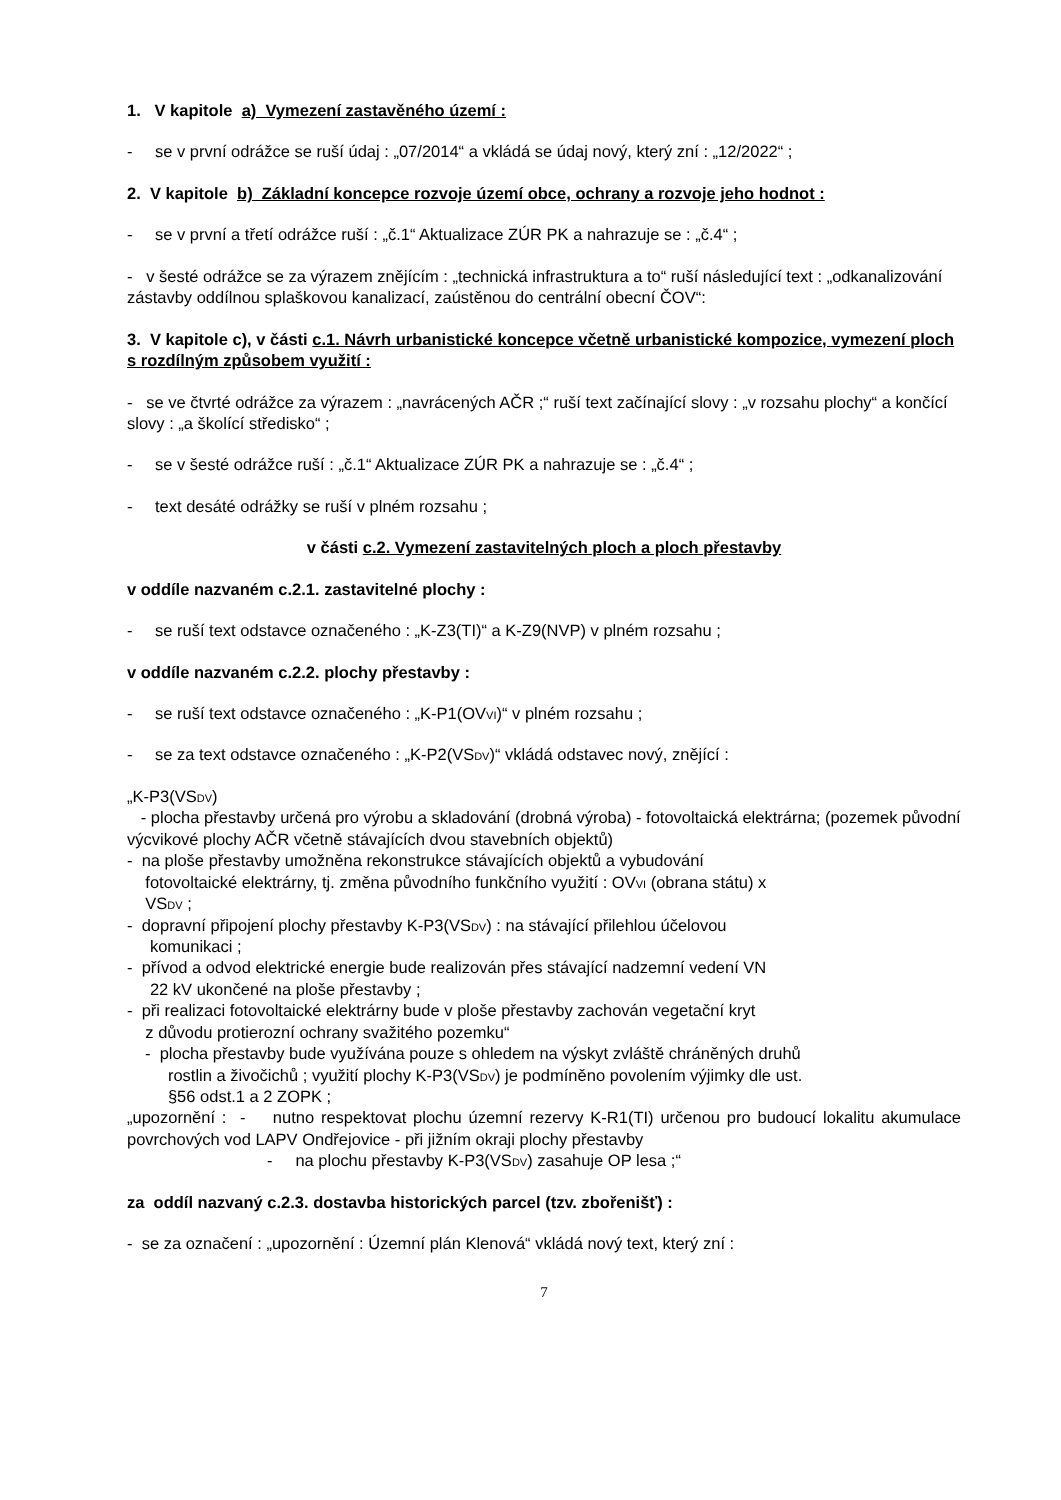1. V kapitole a) Vymezení zastavěného území :
- se v první odrážce se ruší údaj : „07/2014“ a vkládá se údaj nový, který zní : „12/2022“ ;
2. V kapitole b) Základní koncepce rozvoje území obce, ochrany a rozvoje jeho hodnot :
- se v první a třetí odrážce ruší : „č.1“ Aktualizace ZÚR PK a nahrazuje se : „č.4“ ;
- v šesté odrážce se za výrazem znějícím : „technická infrastruktura a to“ ruší následující text : „odkanalizování zástavby oddílnou splaškovou kanalizací, zaústěnou do centrální obecní ČOV“:
3. V kapitole c), v části c.1. Návrh urbanistické koncepce včetně urbanistické kompozice, vymezení ploch s rozdílným způsobem využití :
- se ve čtvrté odrážce za výrazem : „navrácených AČR ;“ ruší text začínající slovy : „v rozsahu plochy“ a končící slovy : „a školící středisko“ ;
- se v šesté odrážce ruší : „č.1“ Aktualizace ZÚR PK a nahrazuje se : „č.4“ ;
- text desáté odrážky se ruší v plném rozsahu ;
v části c.2. Vymezení zastavitelných ploch a ploch přestavby
v oddíle nazvaném c.2.1. zastavitelné plochy :
- se ruší text odstavce označeného : „K-Z3(TI)“ a K-Z9(NVP) v plném rozsahu ;
v oddíle nazvaném c.2.2. plochy přestavby :
- se ruší text odstavce označeného : „K-P1(OVVI)“ v plném rozsahu ;
- se za text odstavce označeného : „K-P2(VSDV)“ vkládá odstavec nový, znějící :
„K-P3(VSDV)
- plocha přestavby určená pro výrobu a skladování (drobná výroba) - fotovoltaická elektrárna; (pozemek původní výcvikové plochy AČR včetně stávajících dvou stavebních objektů)
- na ploše přestavby umožněna rekonstrukce stávajících objektů a vybudování
fotovoltaické elektrárny, tj. změna původního funkčního využití : OVVI (obrana státu) x
VSDV ;
- dopravní připojení plochy přestavby K-P3(VSDV) : na stávající přilehlou účelovou
komunikaci ;
- přívod a odvod elektrické energie bude realizován přes stávající nadzemní vedení VN
22 kV ukončené na ploše přestavby ;
- při realizaci fotovoltaické elektrárny bude v ploše přestavby zachován vegetační kryt
z důvodu protierozní ochrany svažitého pozemku“
- plocha přestavby bude využívána pouze s ohledem na výskyt zvláště chráněných druhů
rostlin a živočichů ; využití plochy K-P3(VSDV) je podmíněno povolením výjimky dle ust.
§56 odst.1 a 2 ZOPK ;
„upozornění : - nutno respektovat plochu územní rezervy K-R1(TI) určenou pro budoucí lokalitu akumulace povrchových vod LAPV Ondřejovice - při jižním okraji plochy přestavby
- na plochu přestavby K-P3(VSDV) zasahuje OP lesa ;“
za oddíl nazvaný c.2.3. dostavba historických parcel (tzv. zbořenišť) :
- se za označení : „upozornění : Územní plán Klenová“ vkládá nový text, který zní :
7